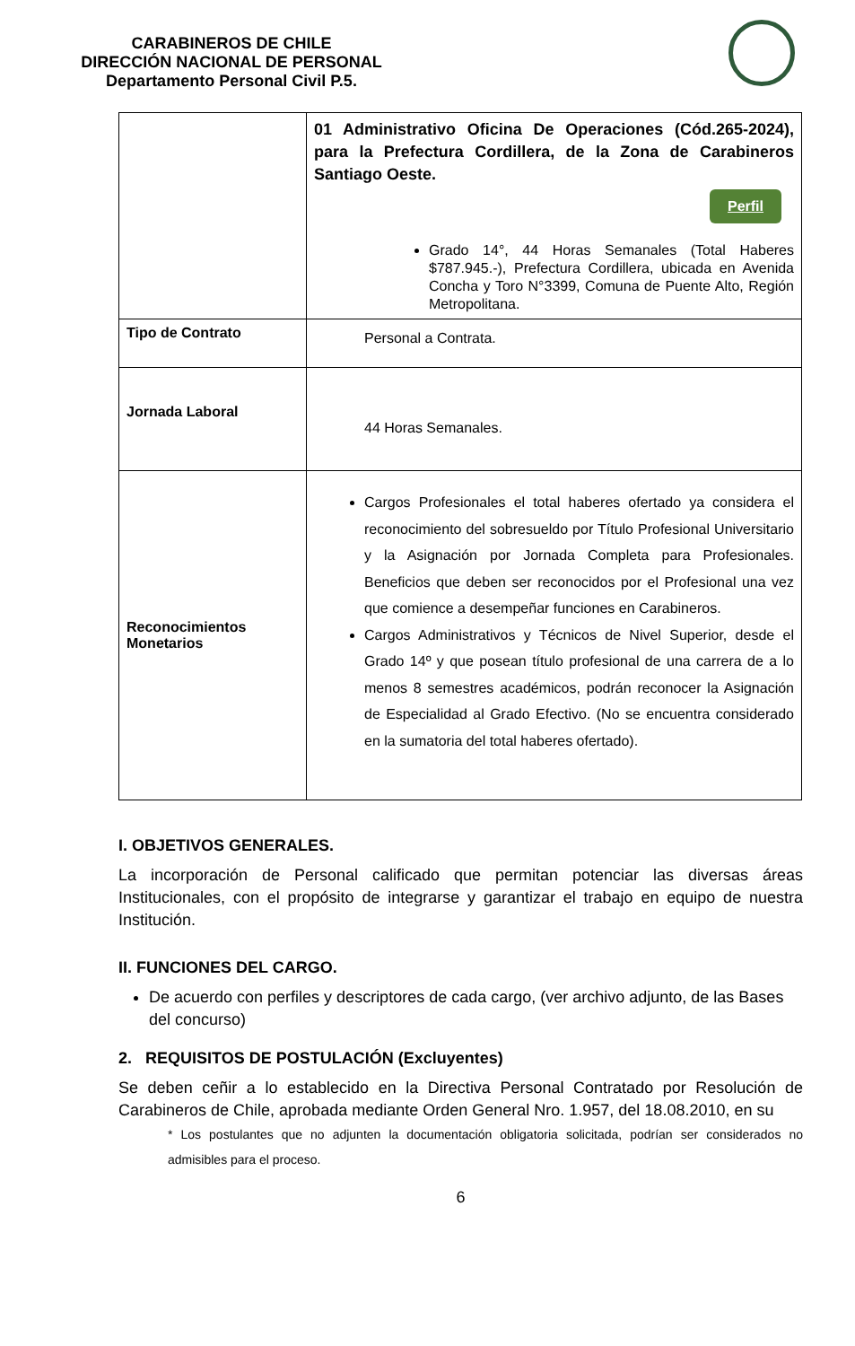CARABINEROS DE CHILE
DIRECCIÓN NACIONAL DE PERSONAL
Departamento Personal Civil P.5.
| | 01 Administrativo Oficina De Operaciones (Cód.265-2024), para la Prefectura Cordillera, de la Zona de Carabineros Santiago Oeste. Perfil Grado 14°, 44 Horas Semanales (Total Haberes $787.945.-), Prefectura Cordillera, ubicada en Avenida Concha y Toro N°3399, Comuna de Puente Alto, Región Metropolitana. |
| Tipo de Contrato | Personal a Contrata. |
| Jornada Laboral | 44 Horas Semanales. |
| Reconocimientos Monetarios | Cargos Profesionales el total haberes ofertado ya considera el reconocimiento del sobresueldo por Título Profesional Universitario y la Asignación por Jornada Completa para Profesionales. Beneficios que deben ser reconocidos por el Profesional una vez que comience a desempeñar funciones en Carabineros. Cargos Administrativos y Técnicos de Nivel Superior, desde el Grado 14º y que posean título profesional de una carrera de a lo menos 8 semestres académicos, podrán reconocer la Asignación de Especialidad al Grado Efectivo. (No se encuentra considerado en la sumatoria del total haberes ofertado). |
I. OBJETIVOS GENERALES.
La incorporación de Personal calificado que permitan potenciar las diversas áreas Institucionales, con el propósito de integrarse y garantizar el trabajo en equipo de nuestra Institución.
II. FUNCIONES DEL CARGO.
De acuerdo con perfiles y descriptores de cada cargo, (ver archivo adjunto, de las Bases del concurso)
2. REQUISITOS DE POSTULACIÓN (Excluyentes)
Se deben ceñir a lo establecido en la Directiva Personal Contratado por Resolución de Carabineros de Chile, aprobada mediante Orden General Nro. 1.957, del 18.08.2010, en su
* Los postulantes que no adjunten la documentación obligatoria solicitada, podrían ser considerados no admisibles para el proceso.
6